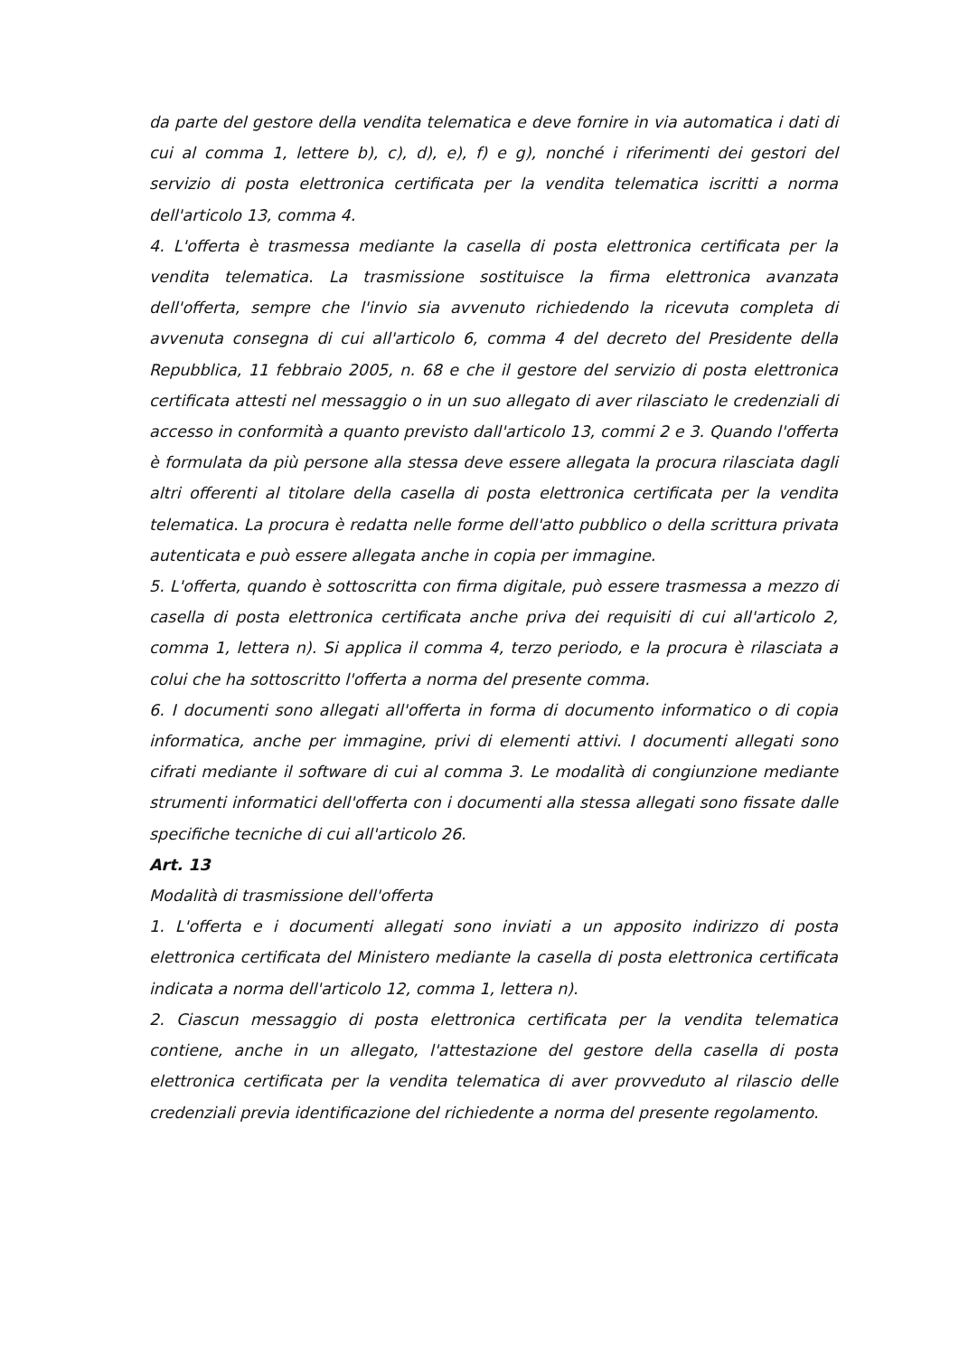da parte del gestore della vendita telematica e deve fornire in via automatica i dati di cui al comma 1, lettere b), c), d), e), f) e g), nonché i riferimenti dei gestori del servizio di posta elettronica certificata per la vendita telematica iscritti a norma dell'articolo 13, comma 4.
4. L'offerta è trasmessa mediante la casella di posta elettronica certificata per la vendita telematica. La trasmissione sostituisce la firma elettronica avanzata dell'offerta, sempre che l'invio sia avvenuto richiedendo la ricevuta completa di avvenuta consegna di cui all'articolo 6, comma 4 del decreto del Presidente della Repubblica, 11 febbraio 2005, n. 68 e che il gestore del servizio di posta elettronica certificata attesti nel messaggio o in un suo allegato di aver rilasciato le credenziali di accesso in conformità a quanto previsto dall'articolo 13, commi 2 e 3. Quando l'offerta è formulata da più persone alla stessa deve essere allegata la procura rilasciata dagli altri offerenti al titolare della casella di posta elettronica certificata per la vendita telematica. La procura è redatta nelle forme dell'atto pubblico o della scrittura privata autenticata e può essere allegata anche in copia per immagine.
5. L'offerta, quando è sottoscritta con firma digitale, può essere trasmessa a mezzo di casella di posta elettronica certificata anche priva dei requisiti di cui all'articolo 2, comma 1, lettera n). Si applica il comma 4, terzo periodo, e la procura è rilasciata a colui che ha sottoscritto l'offerta a norma del presente comma.
6. I documenti sono allegati all'offerta in forma di documento informatico o di copia informatica, anche per immagine, privi di elementi attivi. I documenti allegati sono cifrati mediante il software di cui al comma 3. Le modalità di congiunzione mediante strumenti informatici dell'offerta con i documenti alla stessa allegati sono fissate dalle specifiche tecniche di cui all'articolo 26.
Art. 13
Modalità di trasmissione dell'offerta
1. L'offerta e i documenti allegati sono inviati a un apposito indirizzo di posta elettronica certificata del Ministero mediante la casella di posta elettronica certificata indicata a norma dell'articolo 12, comma 1, lettera n).
2. Ciascun messaggio di posta elettronica certificata per la vendita telematica contiene, anche in un allegato, l'attestazione del gestore della casella di posta elettronica certificata per la vendita telematica di aver provveduto al rilascio delle credenziali previa identificazione del richiedente a norma del presente regolamento.